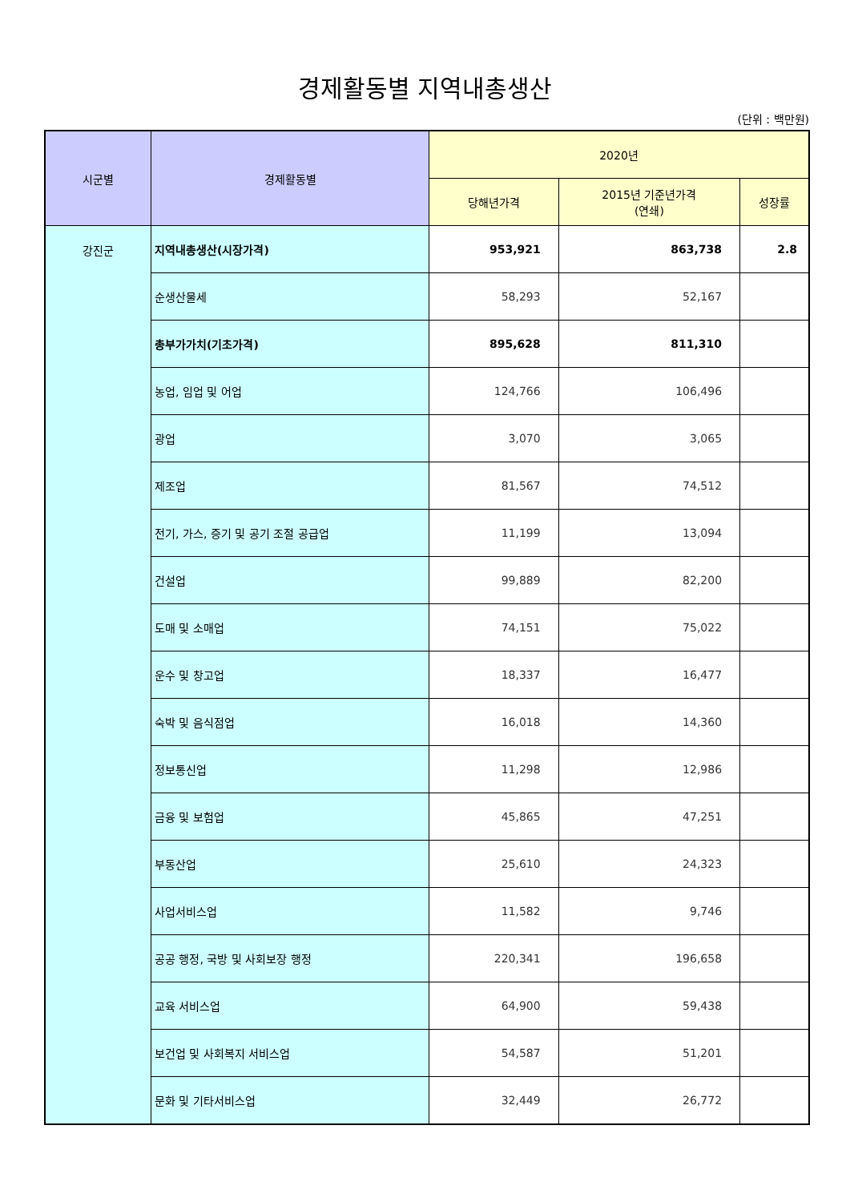경제활동별 지역내총생산
(단위 : 백만원)
| 시군별 | 경제활동별 | 2020년 | | |
| --- | --- | --- | --- | --- |
| | | 당해년가격 | 2015년 기준년가격 (연쇄) | 성장률 |
| 강진군 | 지역내총생산(시장가격) | 953,921 | 863,738 | 2.8 |
| | 순생산물세 | 58,293 | 52,167 | |
| | 총부가가치(기초가격) | 895,628 | 811,310 | |
| | 농업, 임업 및 어업 | 124,766 | 106,496 | |
| | 광업 | 3,070 | 3,065 | |
| | 제조업 | 81,567 | 74,512 | |
| | 전기, 가스, 증기 및 공기 조절 공급업 | 11,199 | 13,094 | |
| | 건설업 | 99,889 | 82,200 | |
| | 도매 및 소매업 | 74,151 | 75,022 | |
| | 운수 및 창고업 | 18,337 | 16,477 | |
| | 숙박 및 음식점업 | 16,018 | 14,360 | |
| | 정보통신업 | 11,298 | 12,986 | |
| | 금융 및 보험업 | 45,865 | 47,251 | |
| | 부동산업 | 25,610 | 24,323 | |
| | 사업서비스업 | 11,582 | 9,746 | |
| | 공공 행정, 국방 및 사회보장 행정 | 220,341 | 196,658 | |
| | 교육 서비스업 | 64,900 | 59,438 | |
| | 보건업 및 사회복지 서비스업 | 54,587 | 51,201 | |
| | 문화 및 기타서비스업 | 32,449 | 26,772 | |